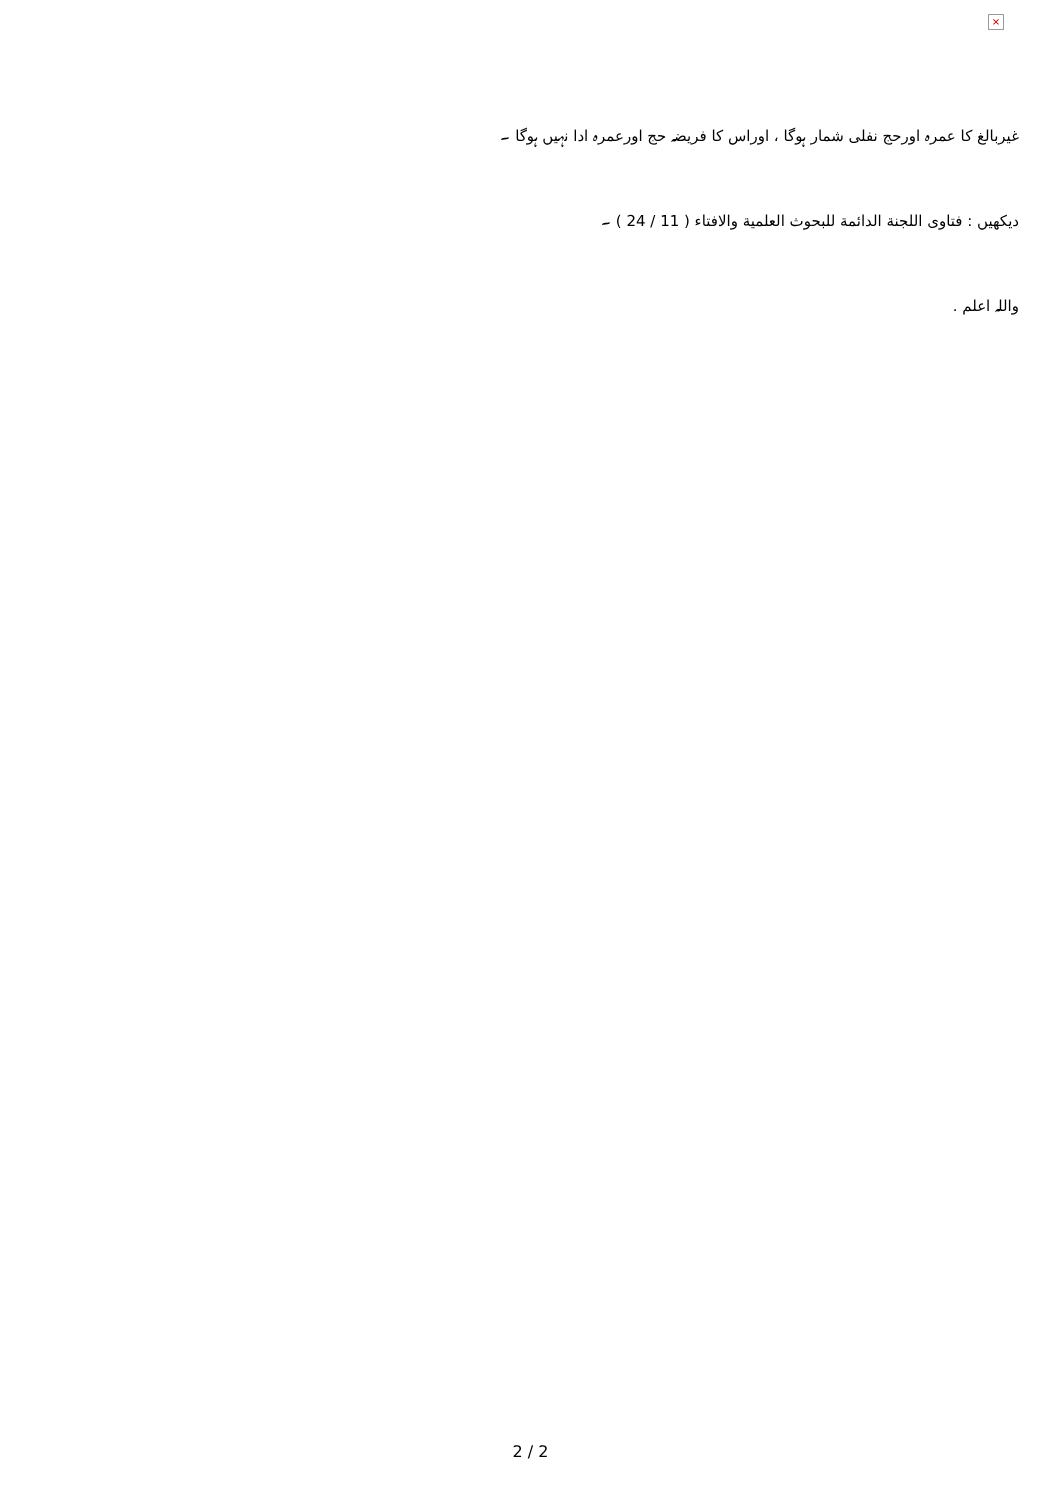×
غیربالغ کا عمرہ اورحج نفلی شمار ہوگا ، اوراس کا فریضہ حج اورعمرہ ادا نہیں ہوگا ۔
دیکھیں : فتاوی اللجنة الدائمة للبحوث العلمية والافتاء ( 11 / 24 ) ۔
واللہ اعلم .
2 / 2